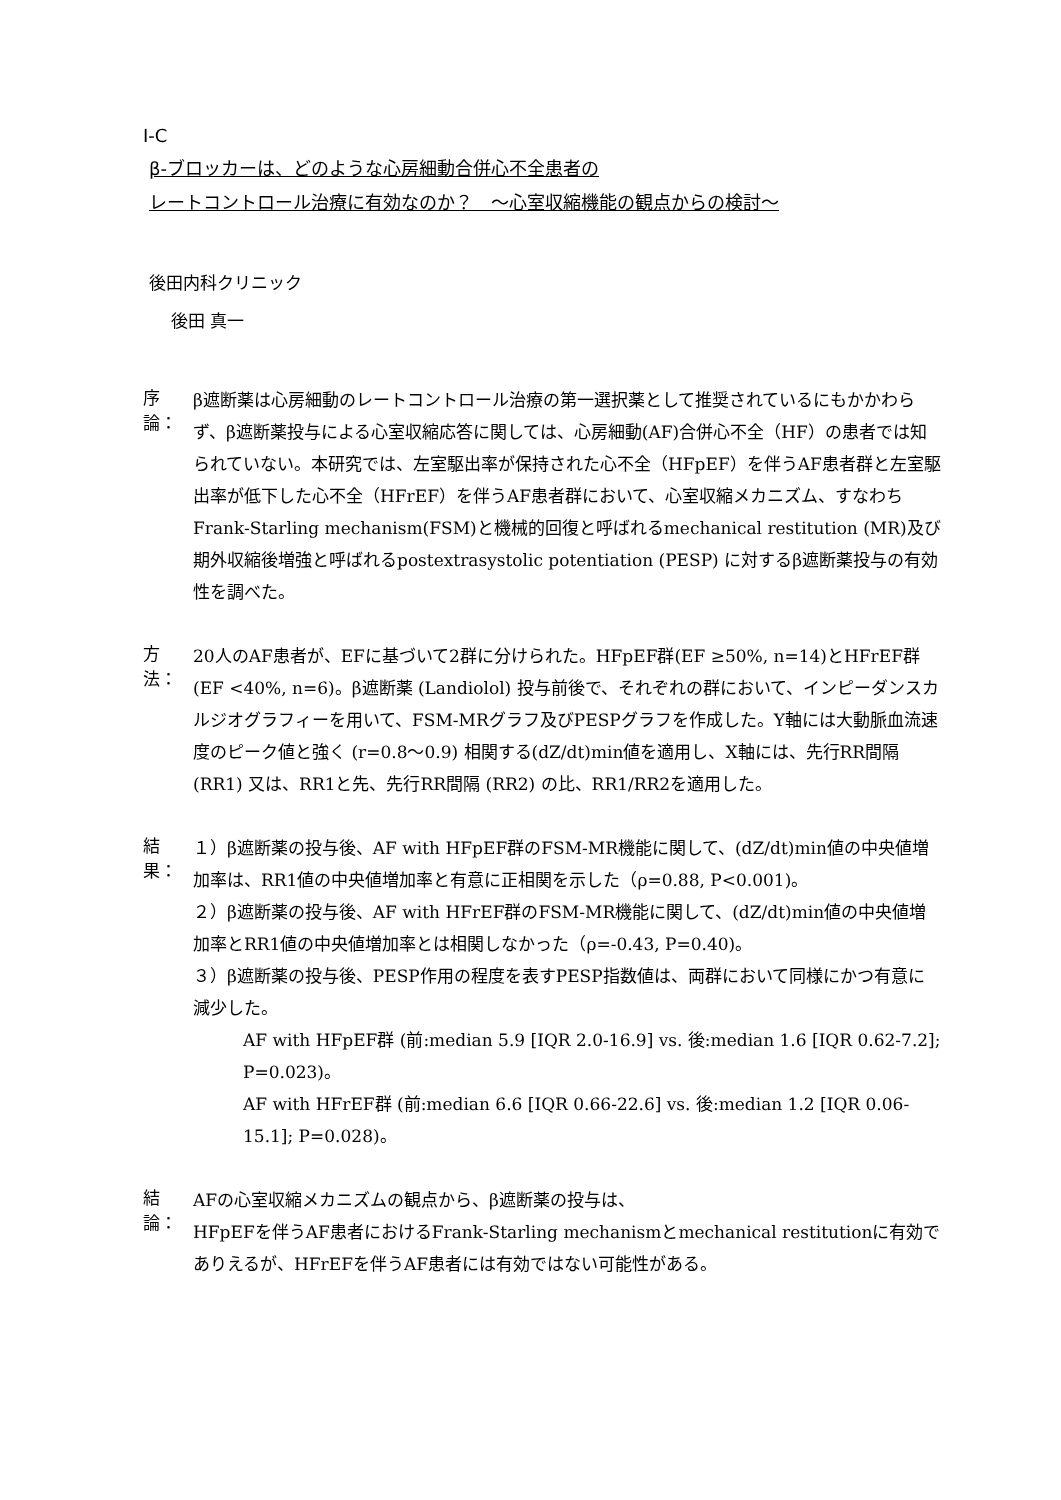I‐C
β‐ブロッカーは、どのような心房細動合併心不全患者の
レートコントロール治療に有効なのか？　～心室収縮機能の観点からの検討～
後田内科クリニック
後田 真一
序論：
β遮断薬は心房細動のレートコントロール治療の第一選択薬として推奨されているにもかかわらず、β遮断薬投与による心室収縮応答に関しては、心房細動(AF)合併心不全（HF）の患者では知られていない。本研究では、左室駆出率が保持された心不全（HFpEF）を伴うAF患者群と左室駆出率が低下した心不全（HFrEF）を伴うAF患者群において、心室収縮メカニズム、すなわちFrank-Starling mechanism(FSM)と機械的回復と呼ばれるmechanical restitution (MR)及び期外収縮後増強と呼ばれるpostextrasystolic potentiation (PESP) に対するβ遮断薬投与の有効性を調べた。
方法：
20人のAF患者が、EFに基づいて2群に分けられた。HFpEF群(EF ≥50%, n=14)とHFrEF群(EF <40%, n=6)。β遮断薬 (Landiolol) 投与前後で、それぞれの群において、インピーダンスカルジオグラフィーを用いて、FSM-MRグラフ及びPESPグラフを作成した。Y軸には大動脈血流速度のピーク値と強く (r=0.8～0.9) 相関する(dZ/dt)min値を適用し、X軸には、先行RR間隔 (RR1) 又は、RR1と先、先行RR間隔 (RR2) の比、RR1/RR2を適用した。
結果：
１）β遮断薬の投与後、AF with HFpEF群のFSM-MR機能に関して、(dZ/dt)min値の中央値増加率は、RR1値の中央値増加率と有意に正相関を示した（ρ=0.88, P<0.001)。
２）β遮断薬の投与後、AF with HFrEF群のFSM-MR機能に関して、(dZ/dt)min値の中央値増加率とRR1値の中央値増加率とは相関しなかった（ρ=-0.43, P=0.40)。
３）β遮断薬の投与後、PESP作用の程度を表すPESP指数値は、両群において同様にかつ有意に減少した。
AF with HFpEF群 (前:median 5.9 [IQR 2.0-16.9] vs. 後:median 1.6 [IQR 0.62-7.2]; P=0.023)。
AF with HFrEF群 (前:median 6.6 [IQR 0.66-22.6] vs. 後:median 1.2 [IQR 0.06-15.1]; P=0.028)。
結論：
AFの心室収縮メカニズムの観点から、β遮断薬の投与は、
HFpEFを伴うAF患者におけるFrank-Starling mechanismとmechanical restitutionに有効でありえるが、HFrEFを伴うAF患者には有効ではない可能性がある。